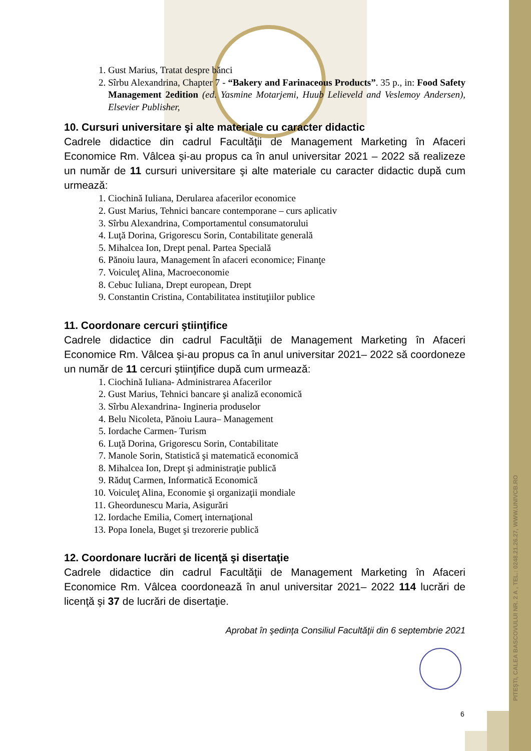PITEŞTI, CALEA BASCOVULUI NR. 2 A , TEL.: 0248.21.26.27, WWW.UNIVCB.RO
1. Gust Marius, Tratat despre bănci
2. Sîrbu Alexandrina, Chapter 7 - “Bakery and Farinaceous Products”. 35 p., in: Food Safety Management 2edition (ed. Yasmine Motarjemi, Huub Lelieveld and Veslemoy Andersen), Elsevier Publisher,
10. Cursuri universitare şi alte materiale cu caracter didactic
Cadrele didactice din cadrul Facultăţii de Management Marketing în Afaceri Economice Rm. Vâlcea şi-au propus ca în anul universitar 2021 – 2022 să realizeze un număr de 11 cursuri universitare şi alte materiale cu caracter didactic după cum urmează:
1. Ciochină Iuliana, Derularea afacerilor economice
2. Gust Marius, Tehnici bancare contemporane – curs aplicativ
3. Sîrbu Alexandrina, Comportamentul consumatorului
4. Luţă Dorina, Grigorescu Sorin, Contabilitate generală
5. Mihalcea Ion, Drept penal. Partea Specială
6. Pănoiu laura, Management în afaceri economice; Finanţe
7. Voiculeţ Alina, Macroeconomie
8. Cebuc Iuliana, Drept european, Drept
9. Constantin Cristina, Contabilitatea instituţiilor publice
11. Coordonare cercuri ştiinţifice
Cadrele didactice din cadrul Facultăţii de Management Marketing în Afaceri Economice Rm. Vâlcea şi-au propus ca în anul universitar 2021– 2022 să coordoneze un număr de 11 cercuri ştiinţifice după cum urmează:
1. Ciochină Iuliana- Administrarea Afacerilor
2. Gust Marius, Tehnici bancare şi analiză economică
3. Sîrbu Alexandrina- Ingineria produselor
4. Belu Nicoleta, Pănoiu Laura– Management
5. Iordache Carmen- Turism
6. Luţă Dorina, Grigorescu Sorin, Contabilitate
7. Manole Sorin, Statistică şi matematică economică
8. Mihalcea Ion, Drept şi administraţie publică
9. Răduţ Carmen, Informatică Economică
10. Voiculeţ Alina, Economie şi organizaţii mondiale
11. Gheordunescu Maria, Asigurări
12. Iordache Emilia, Comerţ internaţional
13. Popa Ionela, Buget şi trezorerie publică
12. Coordonare lucrări de licenţă şi disertaţie
Cadrele didactice din cadrul Facultăţii de Management Marketing în Afaceri Economice Rm. Vâlcea coordonează în anul universitar 2021– 2022 114 lucrări de licenţă şi 37 de lucrări de disertaţie.
Aprobat în şedinţa Consiliul Facultăţii din 6 septembrie 2021
6